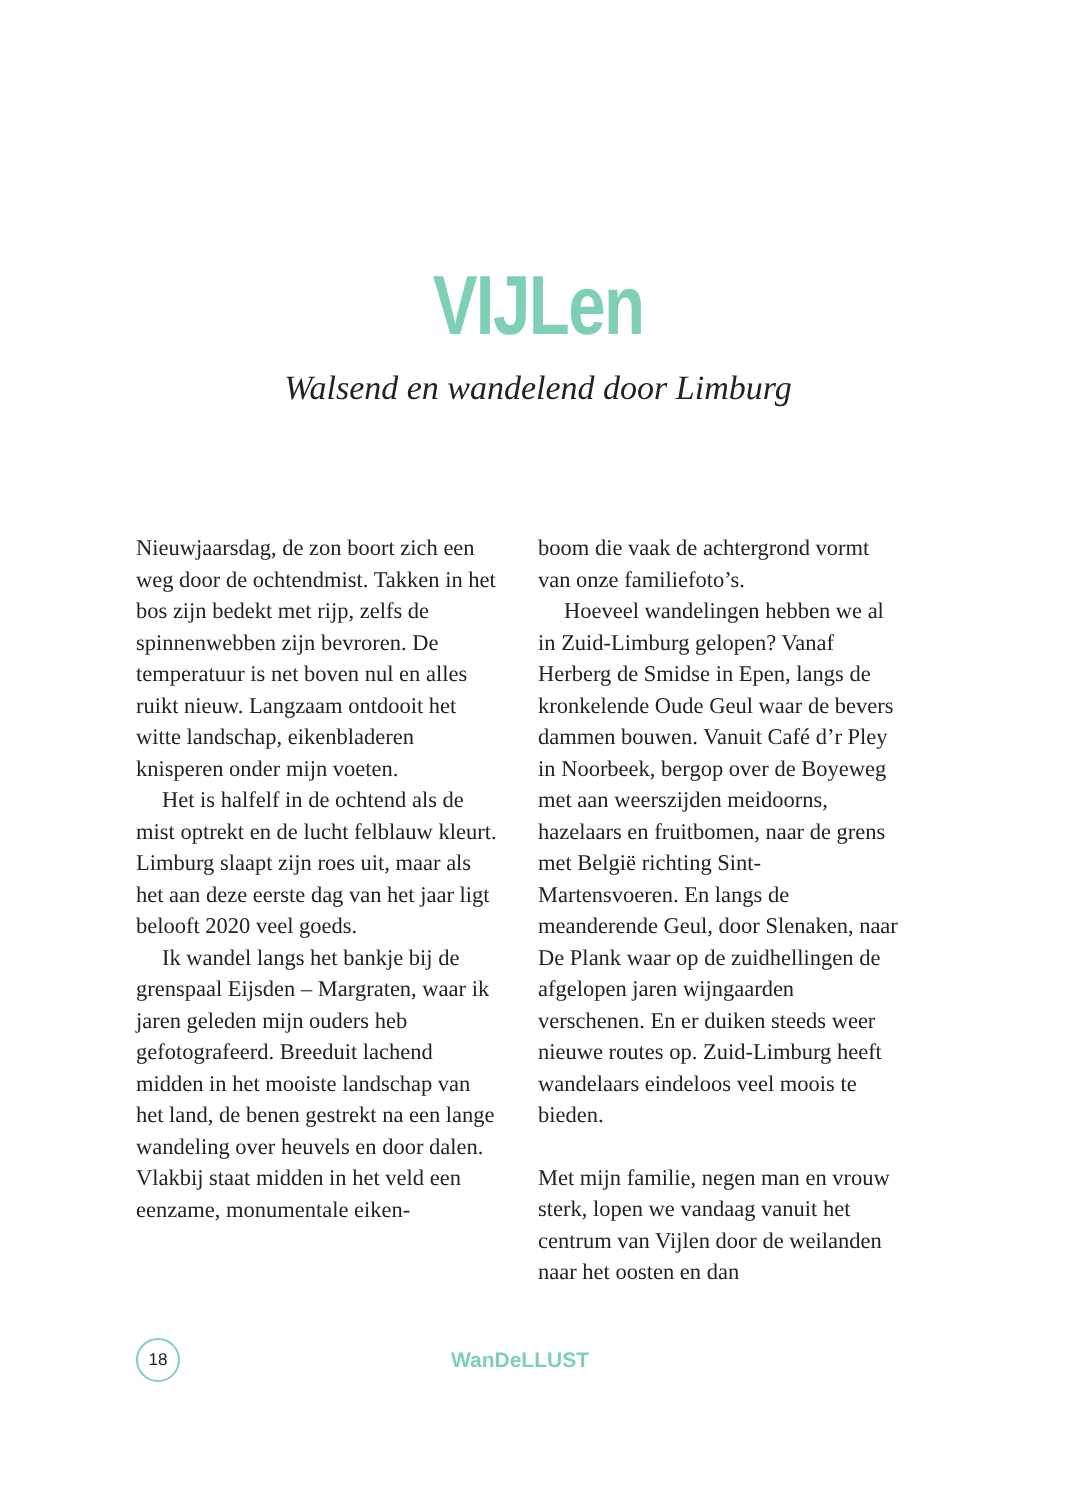VIJLen
Walsend en wandelend door Limburg
Nieuwjaarsdag, de zon boort zich een weg door de ochtendmist. Takken in het bos zijn bedekt met rijp, zelfs de spinnenwebben zijn bevroren. De temperatuur is net boven nul en alles ruikt nieuw. Langzaam ontdooit het witte landschap, eikenbladeren knisperen onder mijn voeten.
Het is halfelf in de ochtend als de mist optrekt en de lucht felblauw kleurt. Limburg slaapt zijn roes uit, maar als het aan deze eerste dag van het jaar ligt belooft 2020 veel goeds.
Ik wandel langs het bankje bij de grenspaal Eijsden – Margraten, waar ik jaren geleden mijn ouders heb gefotografeerd. Breeduit lachend midden in het mooiste landschap van het land, de benen gestrekt na een lange wandeling over heuvels en door dalen. Vlakbij staat midden in het veld een eenzame, monumentale eiken-
boom die vaak de achtergrond vormt van onze familiefoto’s.
Hoeveel wandelingen hebben we al in Zuid-Limburg gelopen? Vanaf Herberg de Smidse in Epen, langs de kronkelende Oude Geul waar de bevers dammen bouwen. Vanuit Café d’r Pley in Noorbeek, bergop over de Boyeweg met aan weerszijden meidoorns, hazelaars en fruitbomen, naar de grens met België richting Sint-Martensvoeren. En langs de meanderende Geul, door Slenaken, naar De Plank waar op de zuidhellingen de afgelopen jaren wijngaarden verschenen. En er duiken steeds weer nieuwe routes op. Zuid-Limburg heeft wandelaars eindeloos veel moois te bieden.
Met mijn familie, negen man en vrouw sterk, lopen we vandaag vanuit het centrum van Vijlen door de weilanden naar het oosten en dan
18
WanDeLLUST